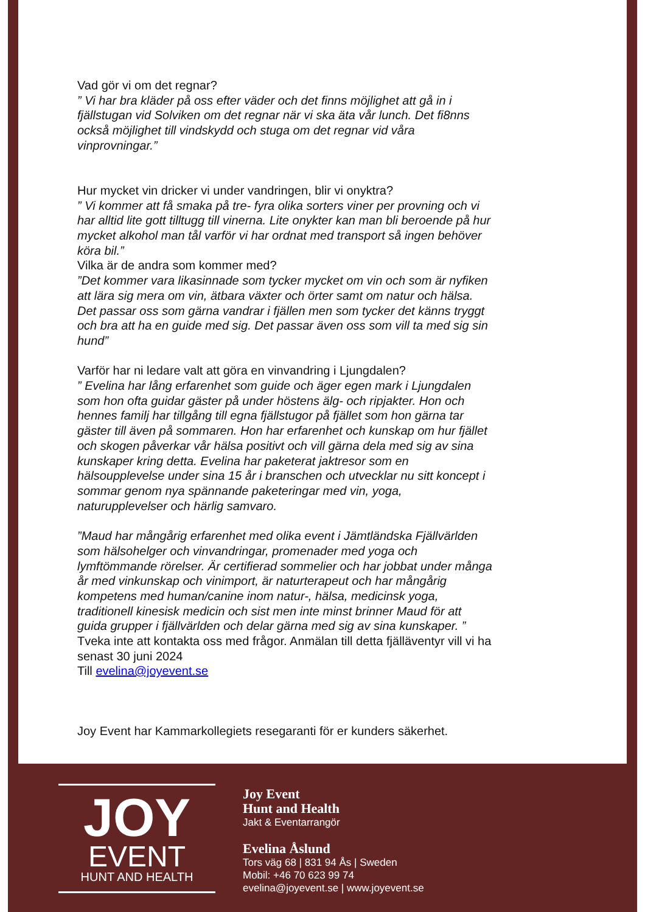Vad gör vi om det regnar?
” Vi har bra kläder på oss efter väder och det finns möjlighet att gå in i fjällstugan vid Solviken om det regnar när vi ska äta vår lunch. Det fi8nns också möjlighet till vindskydd och stuga om det regnar vid våra vinprovningar.”
Hur mycket vin dricker vi under vandringen, blir vi onyktra?
” Vi kommer att få smaka på tre- fyra olika sorters viner per provning och vi har alltid lite gott tilltugg till vinerna. Lite onykter kan man bli beroende på hur mycket alkohol man tål varför vi har ordnat med transport så ingen behöver köra bil.”
Vilka är de andra som kommer med?
”Det kommer vara likasinnade som tycker mycket om vin och som är nyfiken att lära sig mera om vin, ätbara växter och örter samt om natur och hälsa. Det passar oss som gärna vandrar i fjällen men som tycker det känns tryggt och bra att ha en guide med sig. Det passar även oss som vill ta med sig sin hund”
Varför har ni ledare valt att göra en vinvandring i Ljungdalen?
” Evelina har lång erfarenhet som guide och äger egen mark i Ljungdalen som hon ofta guidar gäster på under höstens älg- och ripjakter. Hon och hennes familj har tillgång till egna fjällstugor på fjället som hon gärna tar gäster till även på sommaren. Hon har erfarenhet och kunskap om hur fjället och skogen påverkar vår hälsa positivt och vill gärna dela med sig av sina kunskaper kring detta. Evelina har paketerat jaktresor som en hälsoupplevelse under sina 15 år i branschen och utvecklar nu sitt koncept i sommar genom nya spännande paketeringar med vin, yoga, naturupplevelser och härlig samvaro.
”Maud har mångårig erfarenhet med olika event i Jämtländska Fjällvärlden som hälsohelger och vinvandringar, promenader med yoga och lymftömmande rörelser. Är certifierad sommelier och har jobbat under många år med vinkunskap och vinimport, är naturterapeut och har mångårig kompetens med human/canine inom natur-, hälsa, medicinsk yoga, traditionell kinesisk medicin och sist men inte minst brinner Maud för att guida grupper i fjällvärlden och delar gärna med sig av sina kunskaper. ”
Tveka inte att kontakta oss med frågor. Anmälan till detta fjälläventyr vill vi ha senast 30 juni 2024
Till evelina@joyevent.se
Joy Event har Kammarkollegiets resegaranti för er kunders säkerhet.
JOY
EVENT
HUNT AND HEALTH
Joy Event
Hunt and Health
Jakt & Eventarrangör
Evelina Åslund
Tors väg 68 | 831 94 Ås | Sweden
Mobil: +46 70 623 99 74
evelina@joyevent.se | www.joyevent.se